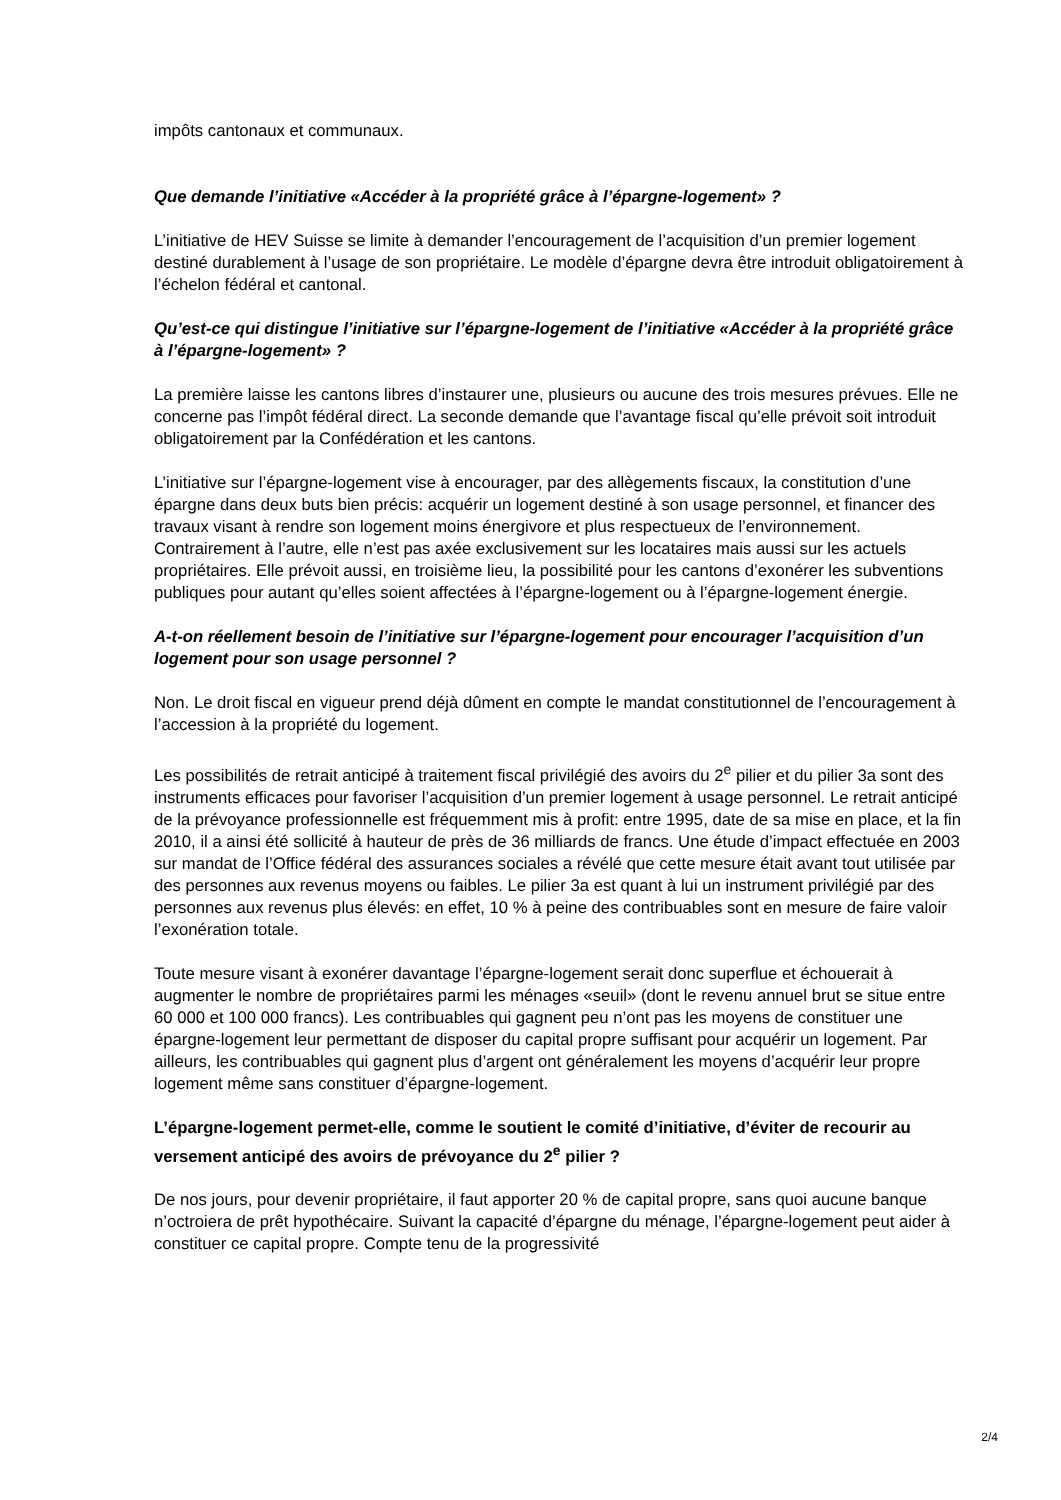impôts cantonaux et communaux.
Que demande l’initiative «Accéder à la propriété grâce à l’épargne-logement» ?
L’initiative de HEV Suisse se limite à demander l’encouragement de l’acquisition d’un premier logement destiné durablement à l’usage de son propriétaire. Le modèle d’épargne devra être introduit obligatoirement à l’échelon fédéral et cantonal.
Qu’est-ce qui distingue l’initiative sur l’épargne-logement de l’initiative «Accéder à la propriété grâce à l’épargne-logement» ?
La première laisse les cantons libres d’instaurer une, plusieurs ou aucune des trois mesures prévues. Elle ne concerne pas l’impôt fédéral direct. La seconde demande que l’avantage fiscal qu’elle prévoit soit introduit obligatoirement par la Confédération et les cantons.
L’initiative sur l’épargne-logement vise à encourager, par des allègements fiscaux, la constitution d’une épargne dans deux buts bien précis: acquérir un logement destiné à son usage personnel, et financer des travaux visant à rendre son logement moins énergivore et plus respectueux de l’environnement. Contrairement à l’autre, elle n’est pas axée exclusivement sur les locataires mais aussi sur les actuels propriétaires. Elle prévoit aussi, en troisième lieu, la possibilité pour les cantons d’exonérer les subventions publiques pour autant qu’elles soient affectées à l’épargne-logement ou à l’épargne-logement énergie.
A-t-on réellement besoin de l’initiative sur l’épargne-logement pour encourager l’acquisition d’un logement pour son usage personnel ?
Non. Le droit fiscal en vigueur prend déjà dûment en compte le mandat constitutionnel de l’encouragement à l’accession à la propriété du logement.
Les possibilités de retrait anticipé à traitement fiscal privilégié des avoirs du 2<sup>e</sup> pilier et du pilier 3a sont des instruments efficaces pour favoriser l’acquisition d’un premier logement à usage personnel. Le retrait anticipé de la prévoyance professionnelle est fréquemment mis à profit: entre 1995, date de sa mise en place, et la fin 2010, il a ainsi été sollicité à hauteur de près de 36 milliards de francs. Une étude d’impact effectuée en 2003 sur mandat de l’Office fédéral des assurances sociales a révélé que cette mesure était avant tout utilisée par des personnes aux revenus moyens ou faibles. Le pilier 3a est quant à lui un instrument privilégié par des personnes aux revenus plus élevés: en effet, 10 % à peine des contribuables sont en mesure de faire valoir l’exonération totale.
Toute mesure visant à exonérer davantage l’épargne-logement serait donc superflue et échouerait à augmenter le nombre de propriétaires parmi les ménages «seuil» (dont le revenu annuel brut se situe entre 60 000 et 100 000 francs). Les contribuables qui gagnent peu n’ont pas les moyens de constituer une épargne-logement leur permettant de disposer du capital propre suffisant pour acquérir un logement. Par ailleurs, les contribuables qui gagnent plus d’argent ont généralement les moyens d’acquérir leur propre logement même sans constituer d’épargne-logement.
L’épargne-logement permet-elle, comme le soutient le comité d’initiative, d’éviter de recourir au versement anticipé des avoirs de prévoyance du 2<sup>e</sup> pilier ?
De nos jours, pour devenir propriétaire, il faut apporter 20 % de capital propre, sans quoi aucune banque n’octroiera de prêt hypothécaire. Suivant la capacité d’épargne du ménage, l’épargne-logement peut aider à constituer ce capital propre. Compte tenu de la progressivité
2/4